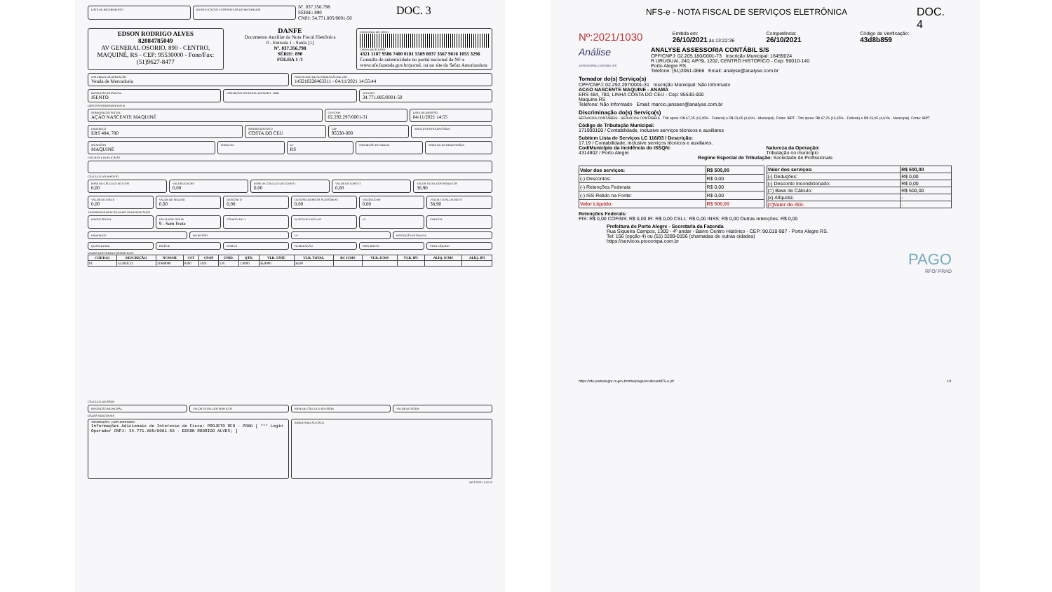DATA DE RECEBIMENTO IDENTIFICAÇÃO E ASSINATURA DO RECEBEDOR
Nº. 037.356.798
SÉRIE: 890
CNPJ: 34.771.805/0001-50
DOC. 3
EDSON RODRIGO ALVES
82084785049
AV GENERAL OSORIO, 890 - CENTRO, MAQUINÉ, RS - CEP: 95530000 - Fone/Fax: (51)9627-8477
DANFE
Documento Auxiliar da Nota Fiscal Eletrônica
0 - Entrada 1 - Saída [1]
Nº. 037.356.798
SÉRIE: 890
FOLHA 1 /1
CONTROLE DO FISCO
CHAVE DE ACESSO
4321 1187 9586 7400 0181 5589 0037 3567 9816 1055 3296
Consulta de autenticidade no portal nacional da NF-e www.nfe.fazenda.gov.br/portal, ou no site da Sefaz Autorizadora
NATUREZA DA OPERAÇÃO
Venda de Mercadoria
PROTOCOLO DE AUTORIZAÇÃO DE USO
143210228463311 - 04/11/2021 14:55:44
INSCRIÇÃO ESTADUAL
ISENTO
INSCRIÇÃO ESTADUAL DO SUBST. TRIB.
CPF/CNPJ
34.771.805/0001-50
DESTINATÁRIO/REMETENTE
NOME/RAZÃO SOCIAL
AÇÃO NASCENTE MAQUINÉ
CPF/CNPJ
02.292.297/0001-31
DATA DA EMISSÃO
04/11/2021 14:55
ENDEREÇO
ERS 484, 780
BAIRRO/DISTRITO
COSTA DO CEU
CEP
95530-000
DATA DA ENTRADA/SAÍDA
MUNICÍPIO
MAQUINÉ
FONE/FAX UF
RS
INSCRIÇÃO ESTADUAL HORA DE ENTRADA/SAÍDA
FATURAS E DUPLICATAS
CÁLCULO DO IMPOSTO
BASE DE CÁLCULO DO ICMS
0,00
VALOR DO ICMS
0,00
BASE DE CÁLCULO DO ICMS ST
0,00
VALOR DO ICMS ST
0,00
VALOR TOTAL DOS PRODUTOS
36,90
VALOR DO FRETE
0,00
VALOR DO SEGURO
0,00
DESCONTO
0,00
OUTRAS DESPESAS ACESSÓRIAS
0,00
VALOR DO IPI
0,00
VALOR TOTAL DA NOTA
36,90
TRANSPORTADOR/VOLUMES TRANSPORTADOS
RAZÃO SOCIAL FRETE POR CONTA
9 - Sem Frete
CÓDIGO ANTT PLACA DO VEÍCULO UF CNPJ/CPF
ENDEREÇO MUNICÍPIO UF INSCRIÇÃO ESTADUAL
QUANTIDADE ESPÉCIE MARCA NUMERAÇÃO PESO BRUTO PESO LÍQUIDO
DADOS DOS PRODUTOS/SERVIÇOS
| CÓDIGO | DESCRIÇÃO | NCM/SH | CST | CFOP | UNID. | QTD. | VLR. UNIT. | VLR. TOTAL | BC ICMS | VLR. ICMS | VLR. IPI | ALÍQ. ICMS | ALÍQ. IPI |
| --- | --- | --- | --- | --- | --- | --- | --- | --- | --- | --- | --- | --- | --- |
| 01 | ALMOCO | 21069090 | 0400 | 5101 | UN | 1,0000 | 36,9000 | 36,90 | | | | | |
CÁLCULO DO ISSQN
INSCRIÇÃO MUNICIPAL VALOR TOTAL DOS SERVIÇOS BASE DE CÁLCULO DO ISSQN VALOR DO ISSQN
DADOS ADICIONAIS
INFORMAÇÕES COMPLEMENTARES
Informações Adicionais de Interesse do Fisco: PROJETO RFO - PRAD [ *** Login Operador CNPJ: 34.771.805/0001-50 - EDSON RODRIGO ALVES; ]
RESERVADO AO FISCO
04/11/2021 14:55:50
NFS-e - NOTA FISCAL DE SERVIÇOS ELETRÔNICA
DOC. 4
Nº:2021/1030
Emitida em:
26/10/2021 às 13:22:36
Competência:
26/10/2021
Código de Verificação:
43d8b859
Análise
ASSESSORIA CONTÁBIL S/S
ANALYSE ASSESSORIA CONTÁBIL S/S
CPF/CNPJ: 02.205.180/0001-73 Inscrição Municipal: 16459024
R URUGUAI, 240, AP/SL 1202, CENTRO HISTORICO - Cep: 90010-140
Porto Alegre RS
Telefone: (51)3061-0666 Email: analyse@analyse.com.br
Tomador do(s) Serviço(s)
CPF/CNPJ: 02.292.297/0001-31 Inscrição Municipal: Não Informado
ACAO NASCENTE MAQUINE - ANAMA
ERS 484, 780, LINHA COSTA DO CEU - Cep: 95530-000
Maquine RS
Telefone: Não Informado Email: marcio.janssen@analyse.com.br
Discriminação do(s) Serviço(s)
SERVICOS CONTABEIS - SERVICOS CONTABEIS - Trib aprox: R$ 67,25 (13,45% - Federal) e R$ 23,05 (4,61% - Municipal). Fonte: IBPT - Trib aprox: R$ 67,25 (13,45% - Federal) e R$ 23,05 (4,61% - Municipal). Fonte: IBPT
Código de Tributação Municipal:
171900100 / Contabilidade, inclusive serviços técnicos e auxiliares
Subitem Lista de Serviços LC 116/03 / Descrição:
17.19 / Contabilidade, inclusive serviços técnicos e auxiliares.
Cod/Município da incidência do ISSQN:
4314902 / Porto Alegre
Natureza da Operação:
Tributação no município
Regime Especial de Tributação: Sociedade de Profissionais
| Valor dos serviços: | R$ 500,00 |
| (-) Descontos: | R$ 0,00 |
| (-) Retenções Federais: | R$ 0,00 |
| (-) ISS Retido na Fonte: | R$ 0,00 |
| Valor Líquido: | R$ 500,00 |
| Valor dos serviços: | R$ 500,00 |
| (-) Deduções: | R$ 0,00 |
| (-) Desconto Incondicionado: | R$ 0,00 |
| (=) Base de Cálculo: | R$ 500,00 |
| (x) Alíquota: | - |
| (=)Valor do ISS: | - |
Retenções Federais:
PIS: R$ 0,00 COFINS: R$ 0,00 IR: R$ 0,00 CSLL: R$ 0,00 INSS: R$ 0,00 Outras retenções: R$ 0,00
Prefeitura de Porto Alegre - Secretaria da Fazenda
Rua Siqueira Campos, 1300 - 4º andar - Bairro Centro Histórico - CEP: 90.010-907 - Porto Alegre RS.
Tel: 156 (opção 4) ou (51) 3289-0156 (chamadas de outras cidades)
https://servicos.procempa.com.br
PAGO
RFO/ PRAD
https://nfe.portoalegre.rs.gov.br/nfse/pages/exibicaoNFS-e.jsf
1/1